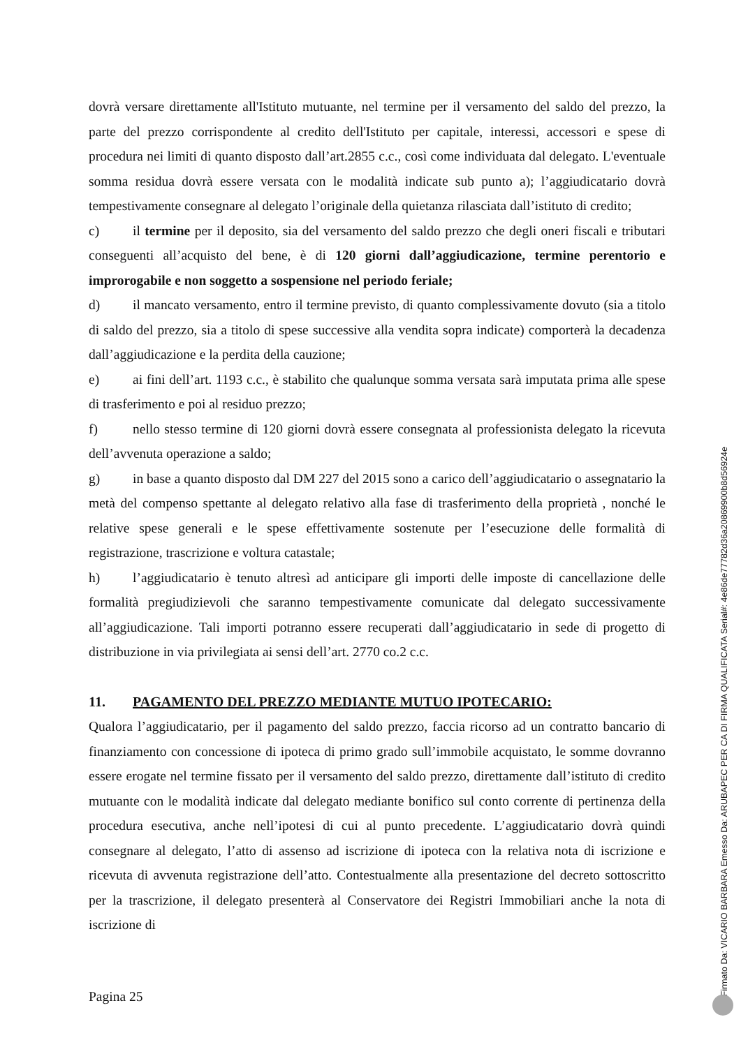dovrà versare direttamente all'Istituto mutuante, nel termine per il versamento del saldo del prezzo, la parte del prezzo corrispondente al credito dell'Istituto per capitale, interessi, accessori e spese di procedura nei limiti di quanto disposto dall’art.2855 c.c., così come individuata dal delegato. L'eventuale somma residua dovrà essere versata con le modalità indicate sub punto a); l’aggiudicatario dovrà tempestivamente consegnare al delegato l’originale della quietanza rilasciata dall’istituto di credito;
c) il termine per il deposito, sia del versamento del saldo prezzo che degli oneri fiscali e tributari conseguenti all’acquisto del bene, è di 120 giorni dall’aggiudicazione, termine perentorio e improrogabile e non soggetto a sospensione nel periodo feriale;
d) il mancato versamento, entro il termine previsto, di quanto complessivamente dovuto (sia a titolo di saldo del prezzo, sia a titolo di spese successive alla vendita sopra indicate) comporterà la decadenza dall’aggiudicazione e la perdita della cauzione;
e) ai fini dell’art. 1193 c.c., è stabilito che qualunque somma versata sarà imputata prima alle spese di trasferimento e poi al residuo prezzo;
f) nello stesso termine di 120 giorni dovrà essere consegnata al professionista delegato la ricevuta dell’avvenuta operazione a saldo;
g) in base a quanto disposto dal DM 227 del 2015 sono a carico dell’aggiudicatario o assegnatario la metà del compenso spettante al delegato relativo alla fase di trasferimento della proprietà , nonché le relative spese generali e le spese effettivamente sostenute per l’esecuzione delle formalità di registrazione, trascrizione e voltura catastale;
h) l’aggiudicatario è tenuto altresì ad anticipare gli importi delle imposte di cancellazione delle formalità pregiudizievoli che saranno tempestivamente comunicate dal delegato successivamente all’aggiudicazione. Tali importi potranno essere recuperati dall’aggiudicatario in sede di progetto di distribuzione in via privilegiata ai sensi dell’art. 2770 co.2 c.c.
11. PAGAMENTO DEL PREZZO MEDIANTE MUTUO IPOTECARIO:
Qualora l’aggiudicatario, per il pagamento del saldo prezzo, faccia ricorso ad un contratto bancario di finanziamento con concessione di ipoteca di primo grado sull’immobile acquistato, le somme dovranno essere erogate nel termine fissato per il versamento del saldo prezzo, direttamente dall’istituto di credito mutuante con le modalità indicate dal delegato mediante bonifico sul conto corrente di pertinenza della procedura esecutiva, anche nell’ipotesi di cui al punto precedente. L’aggiudicatario dovrà quindi consegnare al delegato, l’atto di assenso ad iscrizione di ipoteca con la relativa nota di iscrizione e ricevuta di avvenuta registrazione dell’atto. Contestualmente alla presentazione del decreto sottoscritto per la trascrizione, il delegato presenterà al Conservatore dei Registri Immobiliari anche la nota di iscrizione di
Pagina 25
Firmato Da: VICARIO BARBARA Emesso Da: ARUBAPEC PER CA DI FIRMA QUALIFICATA Serial#: 4e86de77782d36a20869900b8d56924e